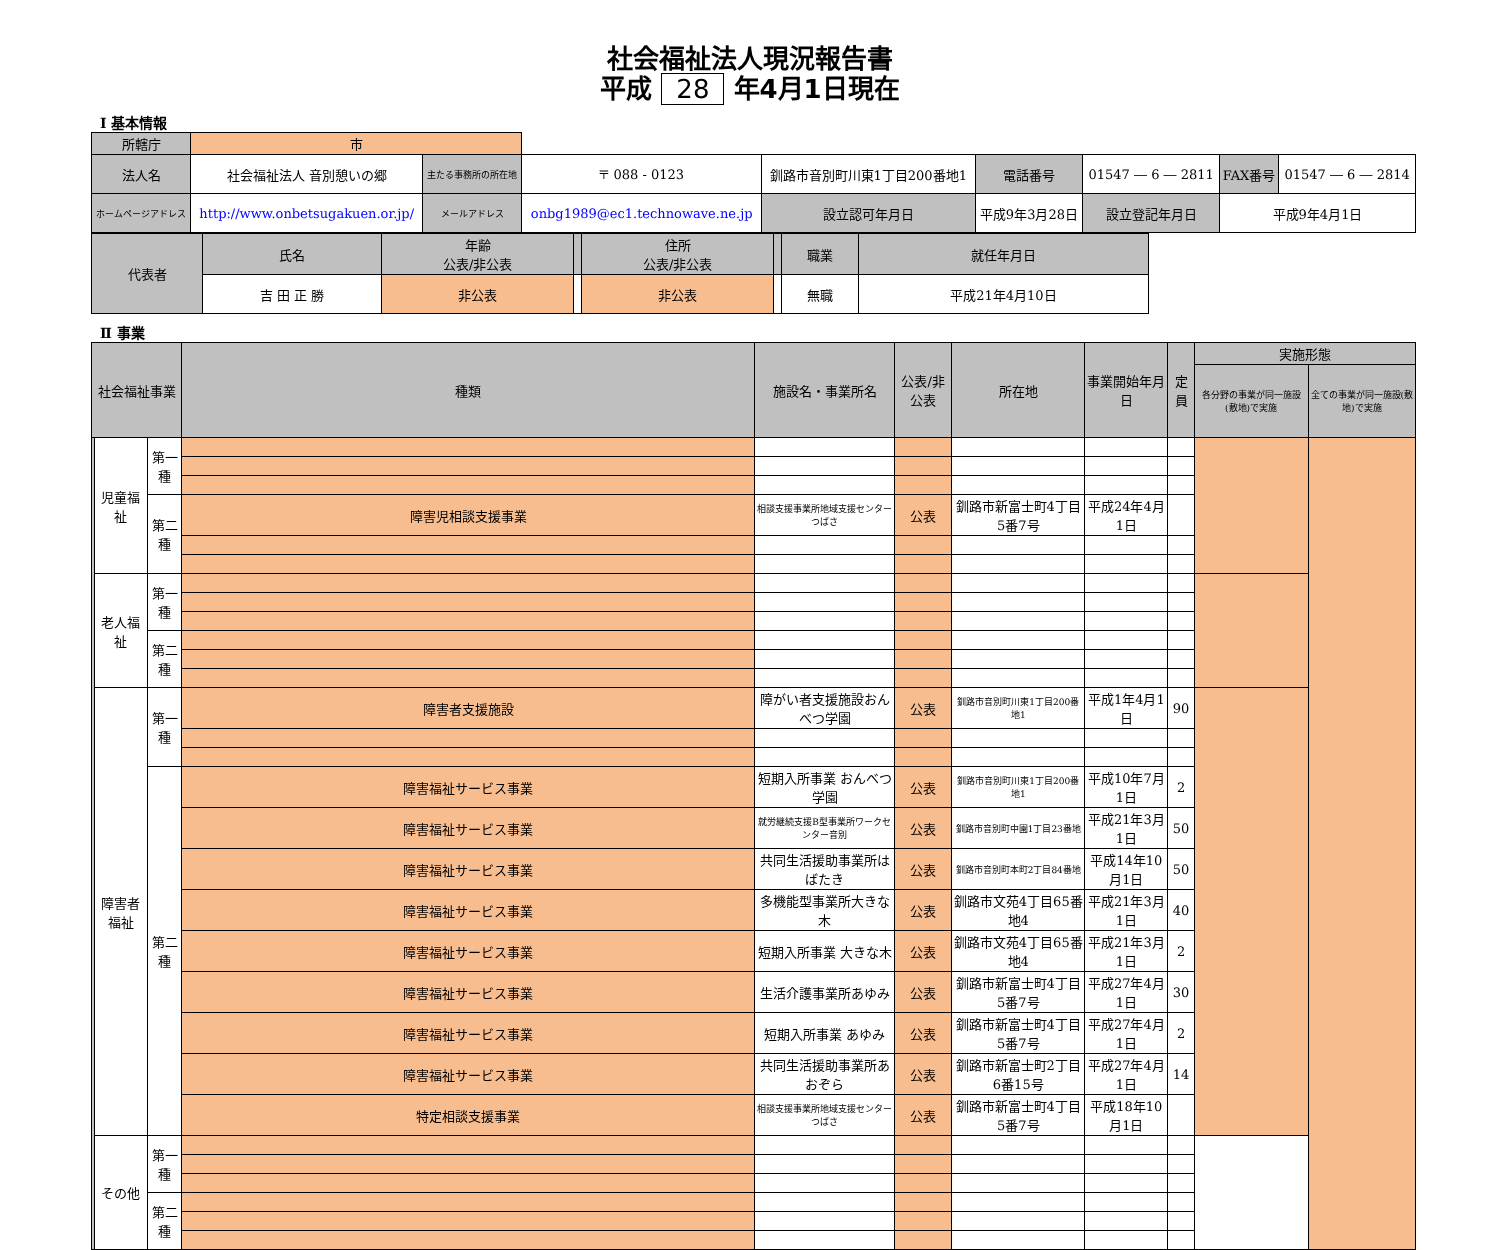社会福祉法人現況報告書
平成 28 年4月1日現在
Ⅰ 基本情報
| 所轄庁 | 市 | | | | | | | | | |
| 法人名 | 社会福祉法人 音別憩いの郷 | 主たる事務所の所在地 | 〒 088 - 0123 | 釧路市音別町川東1丁目200番地1 | | 電話番号 | 01547 ― 6 ― 2811 | | FAX番号 | 01547 ― 6 ― 2814 |
| ホームページアドレス | http://www.onbetsugakuen.or.jp/ | メールアドレス | onbg1989@ec1.technowave.ne.jp | | 設立認可年月日 | 平成9年3月28日 | | 設立登記年月日 | 平成9年4月1日 | |
| 代表者 | 氏名 | 年齢 公表/非公表 | | 住所 公表/非公表 | | 職業 | 就任年月日 |
| | 吉 田 正 勝 | 非公表 | | 非公表 | | 無職 | 平成21年4月10日 |
Ⅱ 事業
| 社会福祉事業 | | | 種類 | 施設名・事業所名 | 公表/非公表 | 所在地 | 事業開始年月日 | 定員 | 実施形態 | |
| | | | | | | | | | 各分野の事業が同一施設(敷地)で実施 | 全ての事業が同一施設(敷地)で実施 |
| | 児童福祉 | 第一種 | | | | | | | | |
| | | 第二種 | 障害児相談支援事業 | 相談支援事業所地域支援センターつばさ | 公表 | 釧路市新富士町4丁目5番7号 | 平成24年4月1日 | | | |
| | 老人福祉 | 第一種 | | | | | | | | |
| | | 第二種 | | | | | | | | |
| | 障害者福祉 | 第一種 | 障害者支援施設 | 障がい者支援施設おんべつ学園 | 公表 | 釧路市音別町川東1丁目200番地1 | 平成1年4月1日 | 90 | | |
| | | 第二種 | 障害福祉サービス事業 | 短期入所事業 おんべつ学園 | 公表 | 釧路市音別町川東1丁目200番地1 | 平成10年7月1日 | 2 | | |
| | | | 障害福祉サービス事業 | 就労継続支援B型事業所ワークセンター音別 | 公表 | 釧路市音別町中園1丁目23番地 | 平成21年3月1日 | 50 | | |
| | | | 障害福祉サービス事業 | 共同生活援助事業所はばたき | 公表 | 釧路市音別町本町2丁目84番地 | 平成14年10月1日 | 50 | | |
| | | | 障害福祉サービス事業 | 多機能型事業所大きな木 | 公表 | 釧路市文苑4丁目65番地4 | 平成21年3月1日 | 40 | | |
| | | | 障害福祉サービス事業 | 短期入所事業 大きな木 | 公表 | 釧路市文苑4丁目65番地4 | 平成21年3月1日 | 2 | | |
| | | | 障害福祉サービス事業 | 生活介護事業所あゆみ | 公表 | 釧路市新富士町4丁目5番7号 | 平成27年4月1日 | 30 | | |
| | | | 障害福祉サービス事業 | 短期入所事業 あゆみ | 公表 | 釧路市新富士町4丁目5番7号 | 平成27年4月1日 | 2 | | |
| | | | 障害福祉サービス事業 | 共同生活援助事業所あおぞら | 公表 | 釧路市新富士町2丁目6番15号 | 平成27年4月1日 | 14 | | |
| | | | 特定相談支援事業 | 相談支援事業所地域支援センターつばさ | 公表 | 釧路市新富士町4丁目5番7号 | 平成18年10月1日 | | | |
| | その他 | 第一種 | | | | | | | | |
| | | 第二種 | | | | | | | | |